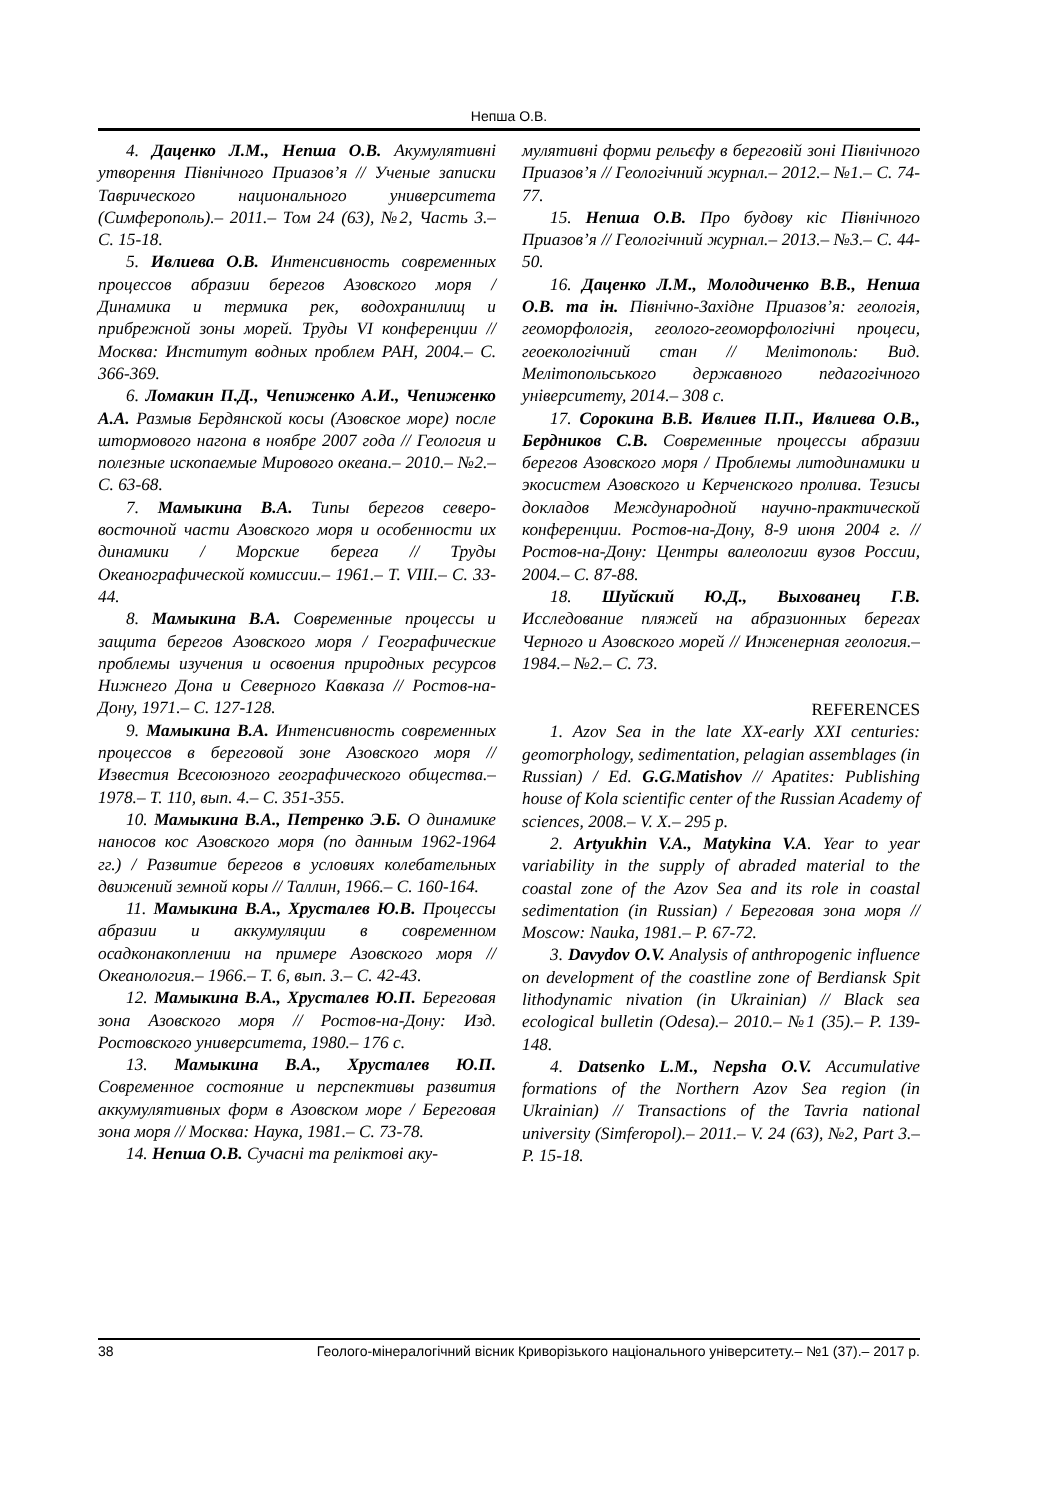Непша О.В.
4. Даценко Л.М., Непша О.В. Акумулятивні утворення Північного Приазов’я // Ученые записки Таврического национального университета (Симферополь).– 2011.– Том 24 (63), №2, Часть 3.– С. 15-18.
5. Ивлиева О.В. Интенсивность современных процессов абразии берегов Азовского моря / Динамика и термика рек, водохранилищ и прибрежной зоны морей. Труды VI конференции // Москва: Институт водных проблем РАН, 2004.– С. 366-369.
6. Ломакин П.Д., Чепиженко А.И., Чепиженко А.А. Размыв Бердянской косы (Азовское море) после штормового нагона в ноябре 2007 года // Геология и полезные ископаемые Мирового океана.– 2010.– №2.– С. 63-68.
7. Мамыкина В.А. Типы берегов северо-восточной части Азовского моря и особенности их динамики / Морские берега // Труды Океанографической комиссии.– 1961.– Т. VIII.– С. 33-44.
8. Мамыкина В.А. Современные процессы и защита берегов Азовского моря / Географические проблемы изучения и освоения природных ресурсов Нижнего Дона и Северного Кавказа // Ростов-на-Дону, 1971.– С. 127-128.
9. Мамыкина В.А. Интенсивность современных процессов в береговой зоне Азовского моря // Известия Всесоюзного географического общества.– 1978.– Т. 110, вып. 4.– С. 351-355.
10. Мамыкина В.А., Петренко Э.Б. О динамике наносов кос Азовского моря (по данным 1962-1964 гг.) / Развитие берегов в условиях колебательных движений земной коры // Таллин, 1966.– С. 160-164.
11. Мамыкина В.А., Хрусталев Ю.В. Процессы абразии и аккумуляции в современном осадконакоплении на примере Азовского моря // Океанология.– 1966.– Т. 6, вып. 3.– С. 42-43.
12. Мамыкина В.А., Хрусталев Ю.П. Береговая зона Азовского моря // Ростов-на-Дону: Изд. Ростовского университета, 1980.– 176 с.
13. Мамыкина В.А., Хрусталев Ю.П. Современное состояние и перспективы развития аккумулятивных форм в Азовском море / Береговая зона моря // Москва: Наука, 1981.– С. 73-78.
14. Непша О.В. Сучасні та реліктові аку-
мулятивні форми рельєфу в береговій зоні Північного Приазов’я // Геологічний журнал.– 2012.– №1.– С. 74-77.
15. Непша О.В. Про будову кіс Північного Приазов’я // Геологічний журнал.– 2013.– №3.– С. 44-50.
16. Даценко Л.М., Молодиченко В.В., Непша О.В. та ін. Північно-Західне Приазов’я: геологія, геоморфологія, геолого-геоморфологічні процеси, геоекологічний стан // Мелітополь: Вид. Мелітопольського державного педагогічного університету, 2014.– 308 с.
17. Сорокина В.В. Ивлиев П.П., Ивлиева О.В., Бердников С.В. Современные процессы абразии берегов Азовского моря / Проблемы литодинамики и экосистем Азовского и Керченского пролива. Тезисы докладов Международной научно-практической конференции. Ростов-на-Дону, 8-9 июня 2004 г. // Ростов-на-Дону: Центры валеологии вузов России, 2004.– С. 87-88.
18. Шуйский Ю.Д., Выхованец Г.В. Исследование пляжей на абразионных берегах Черного и Азовского морей // Инженерная геология.– 1984.– №2.– С. 73.
REFERENCES
1. Azov Sea in the late XX-early XXI centuries: geomorphology, sedimentation, pelagian assemblages (in Russian) / Ed. G.G.Matishov // Apatites: Publishing house of Kola scientific center of the Russian Academy of sciences, 2008.– V. X.– 295 p.
2. Artyukhin V.A., Matykina V.A. Year to year variability in the supply of abraded material to the coastal zone of the Azov Sea and its role in coastal sedimentation (in Russian) / Береговая зона моря // Moscow: Nauka, 1981.– P. 67-72.
3. Davydov O.V. Analysis of anthropogenic influence on development of the coastline zone of Berdiansk Spit lithodynamic nivation (in Ukrainian) // Black sea ecological bulletin (Odesa).– 2010.– №1 (35).– P. 139-148.
4. Datsenko L.M., Nepsha O.V. Accumulative formations of the Northern Azov Sea region (in Ukrainian) // Transactions of the Tavria national university (Simferopol).– 2011.– V. 24 (63), №2, Part 3.– P. 15-18.
38 Геолого-мінералогічний вісник Криворізького національного університету.– №1 (37).– 2017 р.